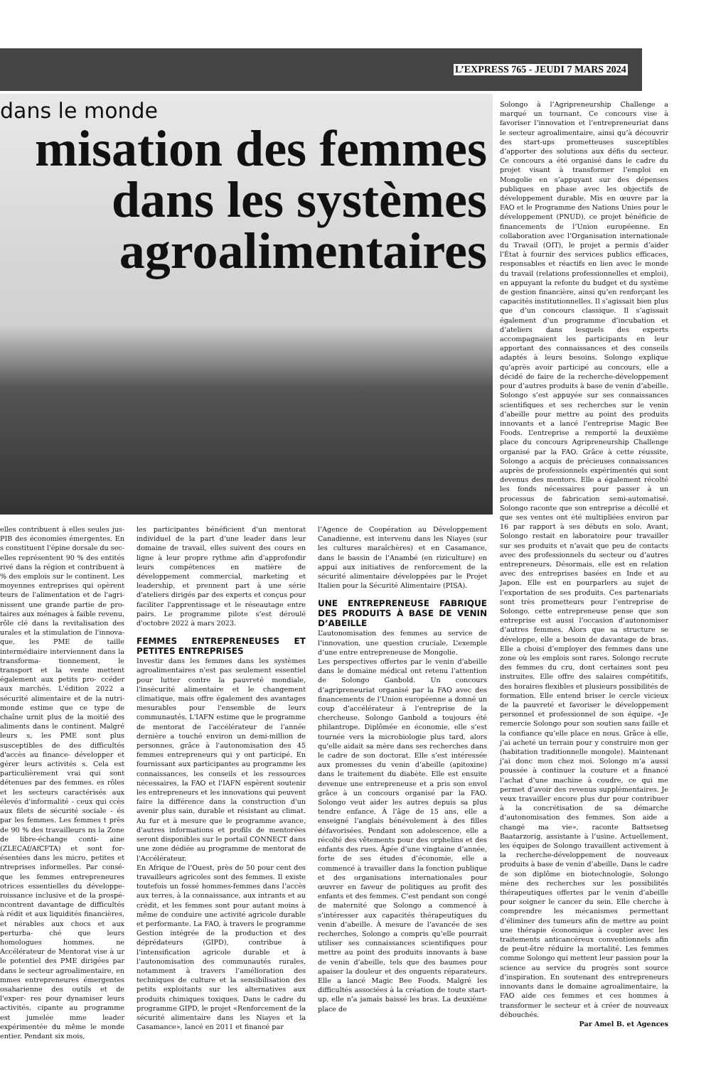L’EXPRESS 765 - JEUDI 7 MARS 2024
dans le monde
misation des femmes
dans les systèmes
agroalimentaires
elles contribuent à elles seules jus- PIB des économies émergentes. En s constituent l'épine dorsale du sec- elles représentent 90 % des entités rivé dans la région et contribuent à % des emplois sur le continent. Les moyennes entreprises qui opèrent teurs de l'alimentation et de l'agri- nissent une grande partie de pro- taires aux ménages à faible revenu, rôle clé dans la revitalisation des urales et la stimulation de l'innova- que, les PME de taille intermédiaire interviennent dans la transforma- tionnement, le transport et la vente mettent également aux petits pro- ccéder aux marchés. L'édition 2022 a sécurité alimentaire et de la nutri- monde estime que ce type de chaîne urnit plus de la moitié des aliments dans le continent. Malgré leurs s, les PME sont plus susceptibles de des difficultés d'accès au finance- développer et gérer leurs activités s. Cela est particulièrement vrai qui sont détenues par des femmes. es rôles et les secteurs caractérisés aux élevés d'informalité - ceux qui ccès aux filets de sécurité sociale - és par les femmes. Les femmes t près de 90 % des travailleurs ns la Zone de libre-échange conti- aine (ZLECAf/AfCFTA) et sont for- ésentées dans les micro, petites et ntreprises informelles. Par consé- que les femmes entrepreneures otrices essentielles du développe- roissance inclusive et de la prospé- ncontrent davantage de difficultés à rédit et aux liquidités financières, et nérables aux chocs et aux perturba- ché que leurs homologues hommes. ne Accélérateur de Mentorat vise à ur le potentiel des PME dirigées par dans le secteur agroalimentaire, en mmes entrepreneures émergentes osaharienne des outils et de l'exper- res pour dynamiser leurs activités. cipante au programme est jumelée mme leader expérimentée du même le monde entier. Pendant six mois,
les participantes bénéficient d'un mentorat individuel de la part d'une leader dans leur domaine de travail, elles suivent des cours en ligne à leur propre rythme afin d'approfondir leurs compétences en matière de développement commercial, marketing et leadership, et prennent part à une série d'ateliers dirigés par des experts et conçus pour faciliter l'apprentissage et le réseautage entre pairs. Le programme pilote s’est déroulé d'octobre 2022 à mars 2023.
FEMMES ENTREPRENEUSES ET PETITES ENTREPRISES
Investir dans les femmes dans les systèmes agroalimentaires n'est pas seulement essentiel pour lutter contre la pauvreté mondiale, l'insécurité alimentaire et le changement climatique, mais offre également des avantages mesurables pour l'ensemble de leurs communautés. L'IAFN estime que le programme de mentorat de l'accélérateur de l'année dernière a touché environ un demi-million de personnes, grâce à l'autonomisation des 45 femmes entrepreneurs qui y ont participé. En fournissant aux participantes au programme les connaissances, les conseils et les ressources nécessaires, la FAO et l'IAFN espèrent soutenir les entrepreneurs et les innovations qui peuvent faire la différence dans la construction d'un avenir plus sain, durable et résistant au climat. Au fur et à mesure que le programme avance, d'autres informations et profils de mentorées seront disponibles sur le portail CONNECT dans une zone dédiée au programme de mentorat de l'Accélérateur.
En Afrique de l’Ouest, près de 50 pour cent des travailleurs agricoles sont des femmes. Il existe toutefois un fossé hommes-femmes dans l’accès aux terres, à la connaissance, aux intrants et au crédit, et les femmes sont pour autant moins à même de conduire une activité agricole durable et performante. La FAO, à travers le programme Gestion intégrée de la production et des déprédateurs (GIPD), contribue à l’intensification agricole durable et à l’autonomisation des communautés rurales, notamment à travers l’amélioration des techniques de culture et la sensibilisation des petits exploitants sur les alternatives aux produits chimiques toxiques. Dans le cadre du programme GIPD, le projet «Renforcement de la sécurité alimentaire dans les Niayes et la Casamance», lancé en 2011 et financé par
l’Agence de Coopération au Développement Canadienne, est intervenu dans les Niayes (sur les cultures maraîchères) et en Casamance, dans le bassin de l’Anambé (en riziculture) en appui aux initiatives de renforcement de la sécurité alimentaire développées par le Projet Italien pour la Sécurité Alimentaire (PISA).
UNE ENTREPRENEUSE FABRIQUE DES PRODUITS À BASE DE VENIN D’ABEILLE
L’autonomisation des femmes au service de l’innovation, une question cruciale. L’exemple d’une entre entrepreneuse de Mongolie.
Les perspectives offertes par le venin d’abeille dans le domaine médical ont retenu l’attention de Solongo Ganbold. Un concours d’agripreneuriat organisé par la FAO avec des financements de l’Union européenne a donné un coup d’accélérateur à l’entreprise de la chercheuse. Solongo Ganbold a toujours été philantrope. Diplômée en économie, elle s’est tournée vers la microbiologie plus tard, alors qu’elle aidait sa mère dans ses recherches dans le cadre de son doctorat. Elle s’est intéressée aux promesses du venin d’abeille (apitoxine) dans le traitement du diabète. Elle est ensuite devenue une entrepreneuse et a pris son envol grâce à un concours organisé par la FAO. Solongo veut aider les autres depuis sa plus tendre enfance. À l’âge de 15 ans, elle a enseigné l’anglais bénévolement à des filles défavorisées. Pendant son adolescence, elle a récolté des vêtements pour des orphelins et des enfants des rues. Âgée d’une vingtaine d’année, forte de ses études d’économie, elle a commencé à travailler dans la fonction publique et des organisations internationales pour œuvrer en faveur de politiques au profit des enfants et des femmes. C’est pendant son congé de maternité que Solongo a commencé à s’intéresser aux capacités thérapeutiques du venin d’abeille. À mesure de l’avancée de ses recherches, Solongo a compris qu’elle pourrait utiliser ses connaissances scientifiques pour mettre au point des produits innovants à base de venin d’abeille, tels que des baumes pour apaiser la douleur et des onguents réparateurs. Elle a lancé Magic Bee Foods. Malgré les difficultés associées à la création de toute start-up, elle n’a jamais baissé les bras. La deuxième place de
Solongo à l’Agripreneurship Challenge a marqué un tournant. Ce concours vise à favoriser l’innovation et l’entrepreneuriat dans le secteur agroalimentaire, ainsi qu’à découvrir des start-ups prometteuses susceptibles d’apporter des solutions aux défis du secteur. Ce concours a été organisé dans le cadre du projet visant à transformer l’emploi en Mongolie en s’appuyant sur des dépenses publiques en phase avec les objectifs de développement durable. Mis en œuvre par la FAO et le Programme des Nations Unies pour le développement (PNUD), ce projet bénéficie de financements de l’Union européenne. En collaboration avec l’Organisation internationale du Travail (OIT), le projet a permis d’aider l’État à fournir des services publics efficaces, responsables et réactifs en lien avec le monde du travail (relations professionnelles et emploi), en appuyant la refonte du budget et du système de gestion financière, ainsi qu’en renforçant les capacités institutionnelles. Il s’agissait bien plus que d’un concours classique. Il s’agissait également d’un programme d’incubation et d’ateliers dans lesquels des experts accompagnaient les participants en leur apportant des connaissances et des conseils adaptés à leurs besoins. Solongo explique qu’après avoir participé au concours, elle a décidé de faire de la recherche-développement pour d’autres produits à base de venin d’abeille. Solongo s’est appuyée sur ses connaissances scientifiques et ses recherches sur le venin d’abeille pour mettre au point des produits innovants et a lancé l’entreprise Magic Bee Foods. L’entreprise a remporté la deuxième place du concours Agripreneurship Challenge organisé par la FAO. Grâce à cette réussite, Solongo a acquis de précieuses connaissances auprès de professionnels expérimentés qui sont devenus des mentors. Elle a également récolté les fonds nécessaires pour passer à un processus de fabrication semi-automatisé. Solongo raconte que son entreprise a décollé et que ses ventes ont été multipliées environ par 16 par rapport à ses débuts en solo. Avant, Solongo restait en laboratoire pour travailler sur ses produits et n’avait que peu de contacts avec des professionnels du secteur ou d’autres entrepreneurs. Désormais, elle est en relation avec des entreprises basées en Inde et au Japon. Elle est en pourparlers au sujet de l’exportation de ses produits. Ces partenariats sont très prometteurs pour l’entreprise de Solongo. cette entrepreneuse pense que son entreprise est aussi l’occasion d’autonomiser d’autres femmes. Alors que sa structure se développe, elle a besoin de davantage de bras. Elle a choisi d’employer des femmes dans une zone où les emplois sont rares. Solongo recrute des femmes du cru, dont certaines sont peu instruites. Elle offre des salaires compétitifs, des horaires flexibles et plusieurs possibilités de formation. Elle entend briser le cercle vicieux de la pauvreté et favoriser le développement personnel et professionnel de son équipe. «Je remercie Solongo pour son soutien sans faille et la confiance qu’elle place en nous. Grâce à elle, j’ai acheté un terrain pour y construire mon ger (habitation traditionnelle mongole). Maintenant j’ai donc mon chez moi. Solongo m’a aussi poussée à continuer la couture et a financé l’achat d’une machine à coudre, ce qui me permet d’avoir des revenus supplémentaires. Je veux travailler encore plus dur pour contribuer à la concrétisation de sa démarche d’autonomisation des femmes. Son aide a changé ma vie», raconte Battsetseg Baatarzorig, assistante à l’usine. Actuellement, les équipes de Solongo travaillent activement à la recherche-développement de nouveaux produits à base de venin d’abeille. Dans le cadre de son diplôme en biotechnologie, Solongo mène des recherches sur les possibilités thérapeutiques offertes par le venin d’abeille pour soigner le cancer du sein. Elle cherche à comprendre les mécanismes permettant d’éliminer des tumeurs afin de mettre au point une thérapie économique à coupler avec les traitements anticancéreux conventionnels afin de peut-être réduire la mortalité. Les femmes comme Solongo qui mettent leur passion pour la science au service du progrès sont source d’inspiration. En soutenant des entrepreneurs innovants dans le domaine agroalimentaire, la FAO aide ces femmes et ces hommes à transformer le secteur et à créer de nouveaux débouchés.
Par Amel B. et Agences